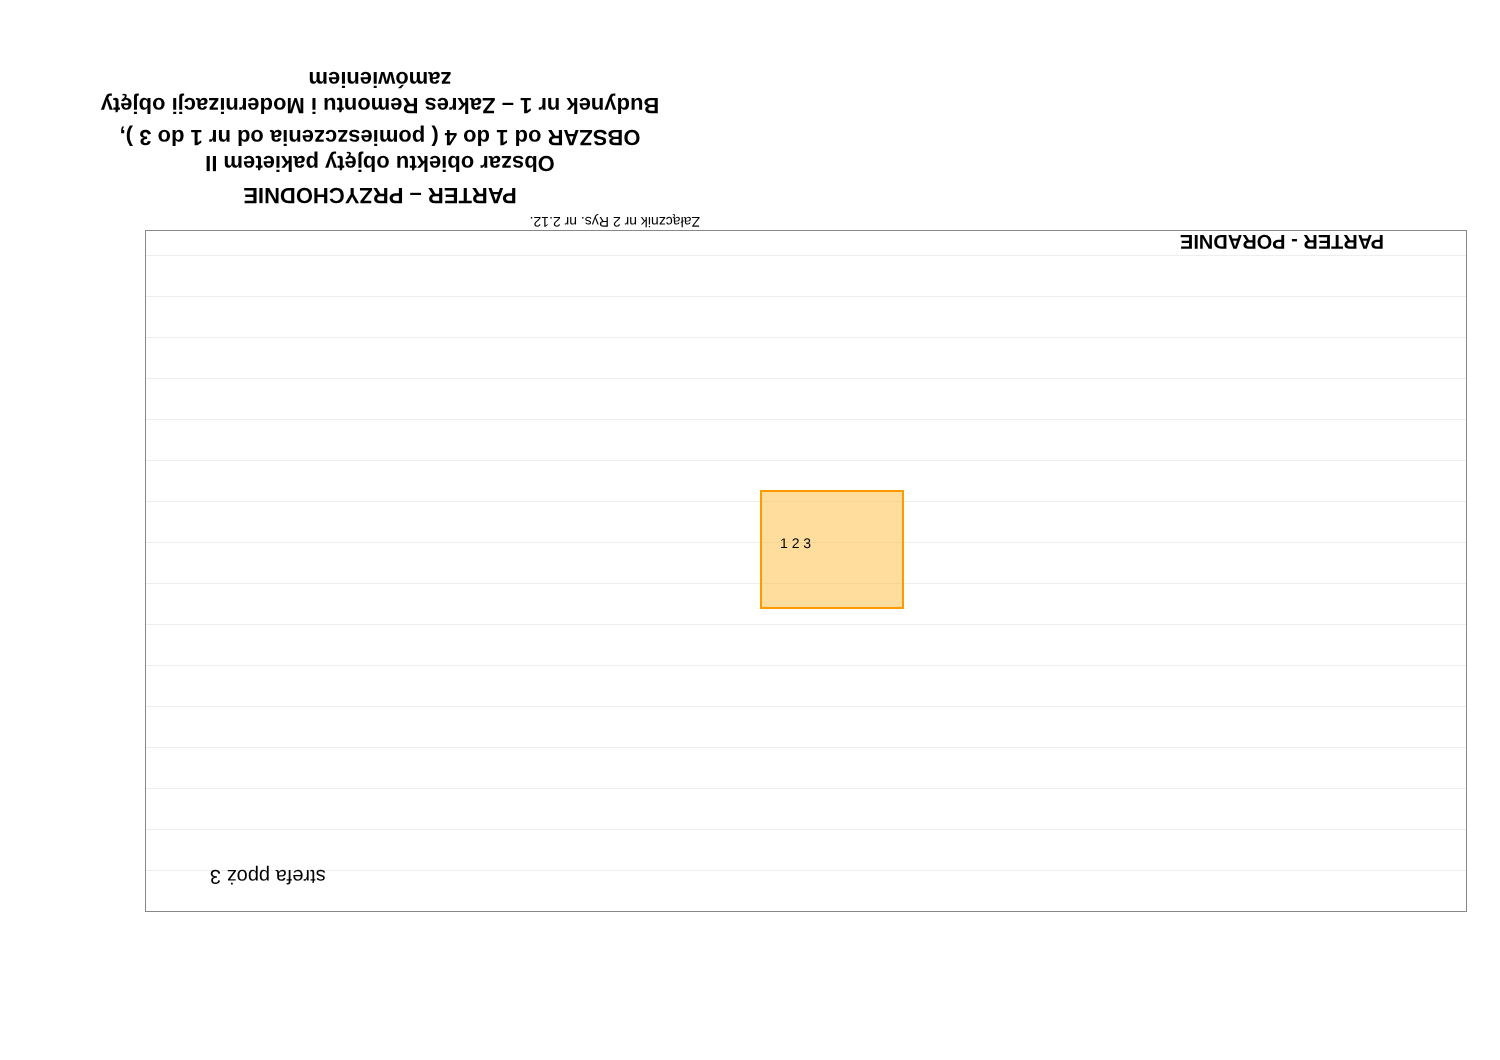Załącznik nr 2 Rys. nr 2.12.
PARTER – PRZYCHODNIE
Obszar obiektu objęty pakietem II
OBSZAR od 1 do 4 ( pomieszczenia od nr 1 do 3 ),
Budynek nr 1 – Zakres Remontu i Modernizacji objęty zamówieniem
PARTER - PORADNIE
strefa ppoż 3
1 2 3